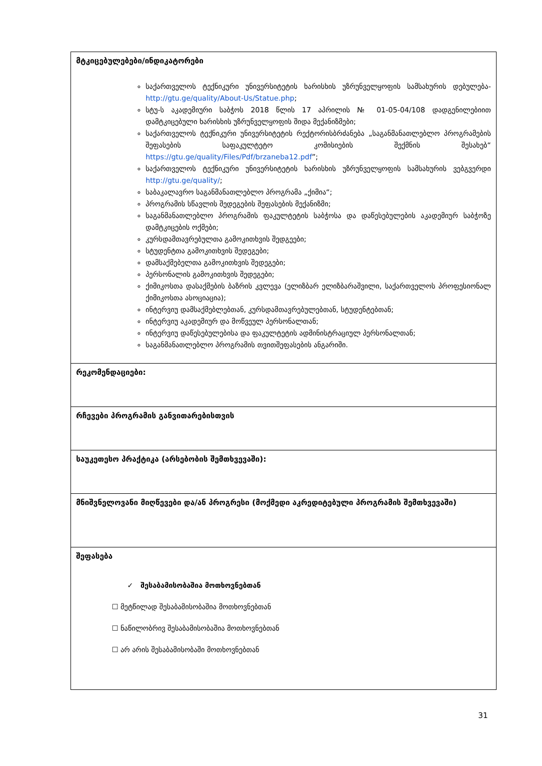| მტკიცებულებები/ინდიკატორები საქართველოს ტექნიკური უნივერსიტეტის ხარისხის უზრუნველყოფის სამსახურის დებულება- http://gtu.ge/quality/About-Us/Statue.php ; სტუ-ს აკადემიური საბჭოს 2018 წლის 17 აპრილის № 01-05-04/108 დადგენილებიით დამტკიცებული ხარისხის უზრუნველყოფის შიდა მექანიზმები; საქართველოს ტექნიკური უნივერსიტეტის რექტორისბრძანება „საგანმანათლებლო პროგრამების შეფასების საფაკულტეტო კომისიების შექმნის შესახებ“ https://gtu.ge/quality/Files/Pdf/brzaneba12.pdf ”; საქართველოს ტექნიკური უნივერსიტეტის ხარისხის უზრუნველყოფის სამსახურის ვებგვერდი http://gtu.ge/quality/ ; საბაკალავრო საგანმანათლებლო პროგრამა „ქიმია“; პროგრამის სწავლის შედეგების შეფასების მექანიზმი; საგანმანათლებლო პროგრამის ფაკულტეტის საბჭოსა და დაწესებულების აკადემიურ საბჭოზე დამტკიცების ოქმები; კურსდამთავრებულთა გამოკითხვის შედგეები; სტუდენტთა გამოკითხვის შედეგები; დამსაქმებელთა გამოკითხვის შედეგები; პერსონალის გამოკითხვის შედეგები; ქიმიკოსთა დასაქმების ბაზრის კვლევა (ელიზბარ ელიზბარაშვილი, საქართველოს პროფესიონალ ქიმიკოსთა ასოციაცია); ინტერვიუ დამსაქმებლებთან, კურსდამთავრებულებთან, სტუდენტებთან; ინტერვიუ აკადემიურ და მოწვეულ პერსონალთან; ინტერვიუ დაწესებულებისა და ფაკულტეტის ადმინისტრაციულ პერსონალთან; საგანმანათლებლო პროგრამის თვითშეფასების ანგარიში. |
| რეკომენდაციები: |
| რჩევები პროგრამის განვითარებისთვის |
| საუკეთესო პრაქტიკა (არსებობის შემთხვევაში): |
| მნიშვნელოვანი მიღწევები და/ან პროგრესი (მოქმედი აკრედიტებული პროგრამის შემთხვევაში) |
| შეფასება ✓ შესაბამისობაშია მოთხოვნებთან ☐ მეტწილად შესაბამისობაშია მოთხოვნებთან ☐ ნაწილობრივ შესაბამისობაშია მოთხოვნებთან ☐ არ არის შესაბამისობაში მოთხოვნებთან |
31